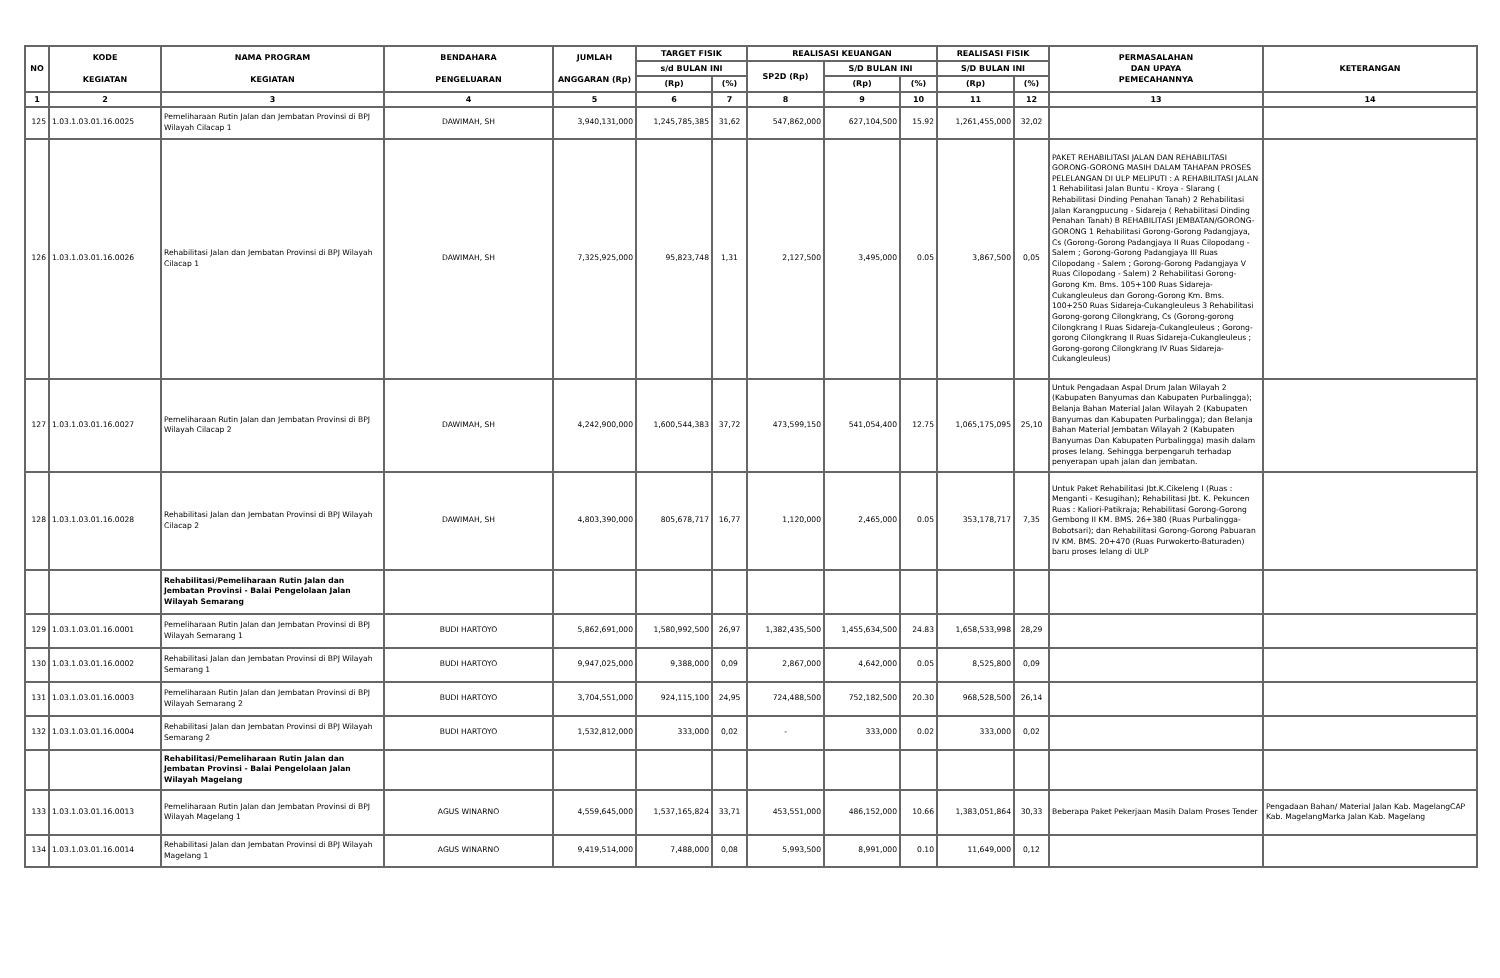| NO | KODE KEGIATAN | NAMA PROGRAM KEGIATAN | BENDAHARA PENGELUARAN | JUMLAH ANGGARAN (Rp) | TARGET FISIK | | REALISASI KEUANGAN | | | REALISASI FISIK | | PERMASALAHAN DAN UPAYA PEMECAHANNYA | KETERANGAN |
| --- | --- | --- | --- | --- | --- | --- | --- | --- | --- | --- | --- | --- | --- |
| | | | | | s/d BULAN INI | | SP2D (Rp) | S/D BULAN INI | | S/D BULAN INI | | | |
| | | | | | (Rp) | (%) | | (Rp) | (%) | (Rp) | (%) | | |
| 1 | 2 | 3 | 4 | 5 | 6 | 7 | 8 | 9 | 10 | 11 | 12 | 13 | 14 |
| 125 | 1.03.1.03.01.16.0025 | Pemeliharaan Rutin Jalan dan Jembatan Provinsi di BPJ Wilayah Cilacap 1 | DAWIMAH, SH | 3,940,131,000 | 1,245,785,385 | 31,62 | 547,862,000 | 627,104,500 | 15.92 | 1,261,455,000 | 32,02 | | |
| 126 | 1.03.1.03.01.16.0026 | Rehabilitasi Jalan dan Jembatan Provinsi di BPJ Wilayah Cilacap 1 | DAWIMAH, SH | 7,325,925,000 | 95,823,748 | 1,31 | 2,127,500 | 3,495,000 | 0.05 | 3,867,500 | 0,05 | PAKET REHABILITASI JALAN DAN REHABILITASI GORONG-GORONG MASIH DALAM TAHAPAN PROSES PELELANGAN DI ULP MELIPUTI : A REHABILITASI JALAN 1 Rehabilitasi Jalan Buntu - Kroya - Slarang ( Rehabilitasi Dinding Penahan Tanah) 2 Rehabilitasi Jalan Karangpucung - Sidareja ( Rehabilitasi Dinding Penahan Tanah) B REHABILITASI JEMBATAN/GORONG-GORONG 1 Rehabilitasi Gorong-Gorong Padangjaya, Cs (Gorong-Gorong Padangjaya II Ruas Cilopodang - Salem ; Gorong-Gorong Padangjaya III Ruas Cilopodang - Salem ; Gorong-Gorong Padangjaya V Ruas Cilopodang - Salem) 2 Rehabilitasi Gorong-Gorong Km. Bms. 105+100 Ruas Sidareja-Cukangleuleus dan Gorong-Gorong Km. Bms. 100+250 Ruas Sidareja-Cukangleuleus 3 Rehabilitasi Gorong-gorong Cilongkrang, Cs (Gorong-gorong Cilongkrang I Ruas Sidareja-Cukangleuleus ; Gorong-gorong Cilongkrang II Ruas Sidareja-Cukangleuleus ; Gorong-gorong Cilongkrang IV Ruas Sidareja-Cukangleuleus) | |
| 127 | 1.03.1.03.01.16.0027 | Pemeliharaan Rutin Jalan dan Jembatan Provinsi di BPJ Wilayah Cilacap 2 | DAWIMAH, SH | 4,242,900,000 | 1,600,544,383 | 37,72 | 473,599,150 | 541,054,400 | 12.75 | 1,065,175,095 | 25,10 | Untuk Pengadaan Aspal Drum Jalan Wilayah 2 (Kabupaten Banyumas dan Kabupaten Purbalingga); Belanja Bahan Material Jalan Wilayah 2 (Kabupaten Banyumas dan Kabupaten Purbalingga); dan Belanja Bahan Material Jembatan Wilayah 2 (Kabupaten Banyumas Dan Kabupaten Purbalingga) masih dalam proses lelang. Sehingga berpengaruh terhadap penyerapan upah jalan dan jembatan. | |
| 128 | 1.03.1.03.01.16.0028 | Rehabilitasi Jalan dan Jembatan Provinsi di BPJ Wilayah Cilacap 2 | DAWIMAH, SH | 4,803,390,000 | 805,678,717 | 16,77 | 1,120,000 | 2,465,000 | 0.05 | 353,178,717 | 7,35 | Untuk Paket Rehabilitasi Jbt.K.Cikeleng I (Ruas : Menganti - Kesugihan); Rehabilitasi Jbt. K. Pekuncen Ruas : Kaliori-Patikraja; Rehabilitasi Gorong-Gorong Gembong II KM. BMS. 26+380 (Ruas Purbalingga-Bobotsari); dan Rehabilitasi Gorong-Gorong Pabuaran IV KM. BMS. 20+470 (Ruas Purwokerto-Baturaden) baru proses lelang di ULP | |
| | | Rehabilitasi/Pemeliharaan Rutin Jalan dan Jembatan Provinsi - Balai Pengelolaan Jalan Wilayah Semarang | | | | | | | | | | | |
| 129 | 1.03.1.03.01.16.0001 | Pemeliharaan Rutin Jalan dan Jembatan Provinsi di BPJ Wilayah Semarang 1 | BUDI HARTOYO | 5,862,691,000 | 1,580,992,500 | 26,97 | 1,382,435,500 | 1,455,634,500 | 24.83 | 1,658,533,998 | 28,29 | | |
| 130 | 1.03.1.03.01.16.0002 | Rehabilitasi Jalan dan Jembatan Provinsi di BPJ Wilayah Semarang 1 | BUDI HARTOYO | 9,947,025,000 | 9,388,000 | 0,09 | 2,867,000 | 4,642,000 | 0.05 | 8,525,800 | 0,09 | | |
| 131 | 1.03.1.03.01.16.0003 | Pemeliharaan Rutin Jalan dan Jembatan Provinsi di BPJ Wilayah Semarang 2 | BUDI HARTOYO | 3,704,551,000 | 924,115,100 | 24,95 | 724,488,500 | 752,182,500 | 20.30 | 968,528,500 | 26,14 | | |
| 132 | 1.03.1.03.01.16.0004 | Rehabilitasi Jalan dan Jembatan Provinsi di BPJ Wilayah Semarang 2 | BUDI HARTOYO | 1,532,812,000 | 333,000 | 0,02 | - | 333,000 | 0.02 | 333,000 | 0,02 | | |
| | | Rehabilitasi/Pemeliharaan Rutin Jalan dan Jembatan Provinsi - Balai Pengelolaan Jalan Wilayah Magelang | | | | | | | | | | | |
| 133 | 1.03.1.03.01.16.0013 | Pemeliharaan Rutin Jalan dan Jembatan Provinsi di BPJ Wilayah Magelang 1 | AGUS WINARNO | 4,559,645,000 | 1,537,165,824 | 33,71 | 453,551,000 | 486,152,000 | 10.66 | 1,383,051,864 | 30,33 | Beberapa Paket Pekerjaan Masih Dalam Proses Tender | Pengadaan Bahan/ Material Jalan Kab. MagelangCAP Kab. MagelangMarka Jalan Kab. Magelang |
| 134 | 1.03.1.03.01.16.0014 | Rehabilitasi Jalan dan Jembatan Provinsi di BPJ Wilayah Magelang 1 | AGUS WINARNO | 9,419,514,000 | 7,488,000 | 0,08 | 5,993,500 | 8,991,000 | 0.10 | 11,649,000 | 0,12 | | |